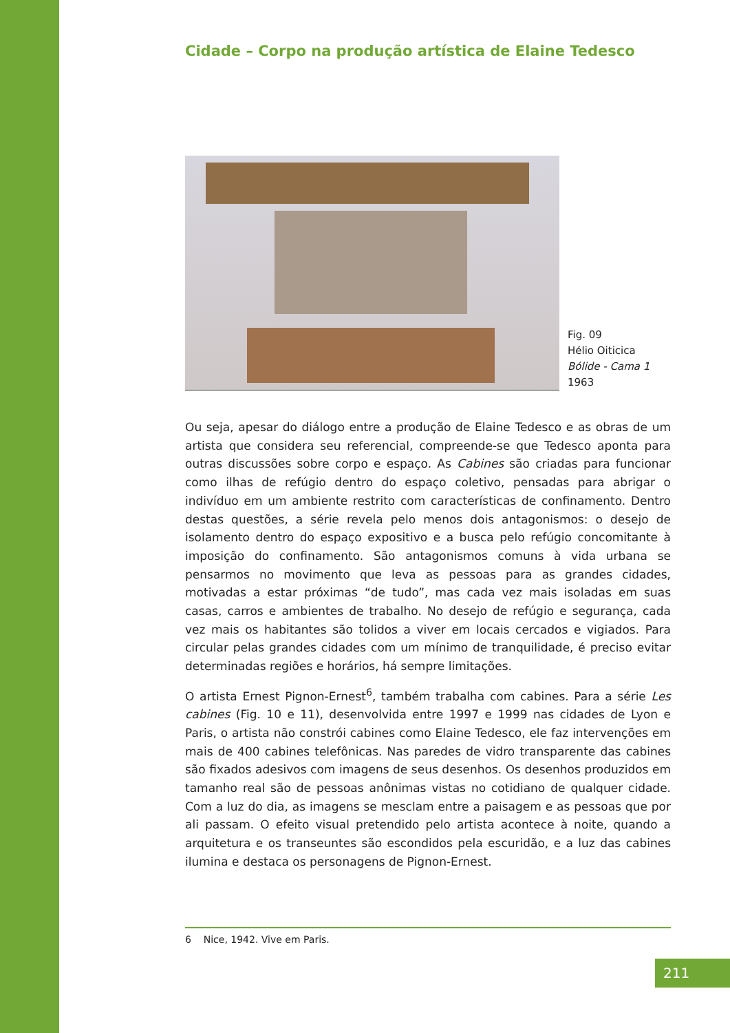Cidade – Corpo na produção artística de Elaine Tedesco
Fig. 09
Hélio Oiticica
Bólide - Cama 1
1963
Ou seja, apesar do diálogo entre a produção de Elaine Tedesco e as obras de um artista que considera seu referencial, compreende-se que Tedesco aponta para outras discussões sobre corpo e espaço. As Cabines são criadas para funcionar como ilhas de refúgio dentro do espaço coletivo, pensadas para abrigar o indivíduo em um ambiente restrito com características de confinamento. Dentro destas questões, a série revela pelo menos dois antagonismos: o desejo de isolamento dentro do espaço expositivo e a busca pelo refúgio concomitante à imposição do confinamento. São antagonismos comuns à vida urbana se pensarmos no movimento que leva as pessoas para as grandes cidades, motivadas a estar próximas “de tudo”, mas cada vez mais isoladas em suas casas, carros e ambientes de trabalho. No desejo de refúgio e segurança, cada vez mais os habitantes são tolidos a viver em locais cercados e vigiados. Para circular pelas grandes cidades com um mínimo de tranquilidade, é preciso evitar determinadas regiões e horários, há sempre limitações.
O artista Ernest Pignon-Ernest<sup>6</sup>, também trabalha com cabines. Para a série Les cabines (Fig. 10 e 11), desenvolvida entre 1997 e 1999 nas cidades de Lyon e Paris, o artista não constrói cabines como Elaine Tedesco, ele faz intervenções em mais de 400 cabines telefônicas. Nas paredes de vidro transparente das cabines são fixados adesivos com imagens de seus desenhos. Os desenhos produzidos em tamanho real são de pessoas anônimas vistas no cotidiano de qualquer cidade. Com a luz do dia, as imagens se mesclam entre a paisagem e as pessoas que por ali passam. O efeito visual pretendido pelo artista acontece à noite, quando a arquitetura e os transeuntes são escondidos pela escuridão, e a luz das cabines ilumina e destaca os personagens de Pignon-Ernest.
6 Nice, 1942. Vive em Paris.
211